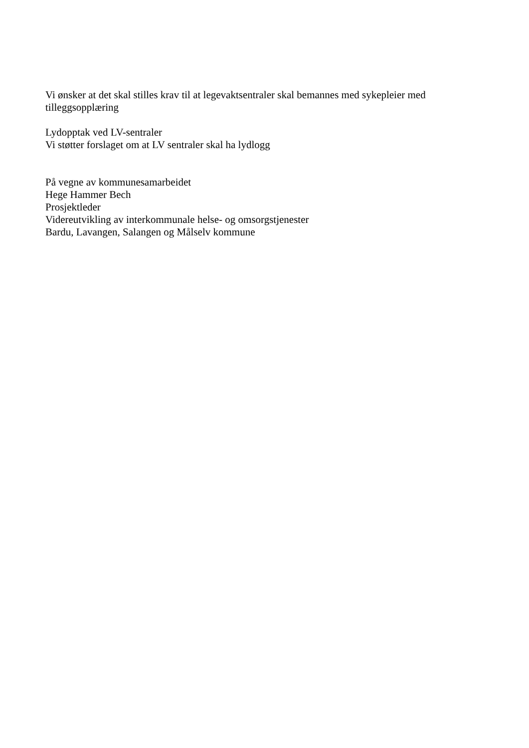Vi ønsker at det skal stilles krav til at legevaktsentraler skal bemannes med sykepleier med tilleggsopplæring
Lydopptak ved LV-sentraler
Vi støtter forslaget om at LV sentraler skal ha lydlogg
På vegne av kommunesamarbeidet
Hege Hammer Bech
Prosjektleder
Videreutvikling av interkommunale helse- og omsorgstjenester
Bardu, Lavangen, Salangen og Målselv kommune